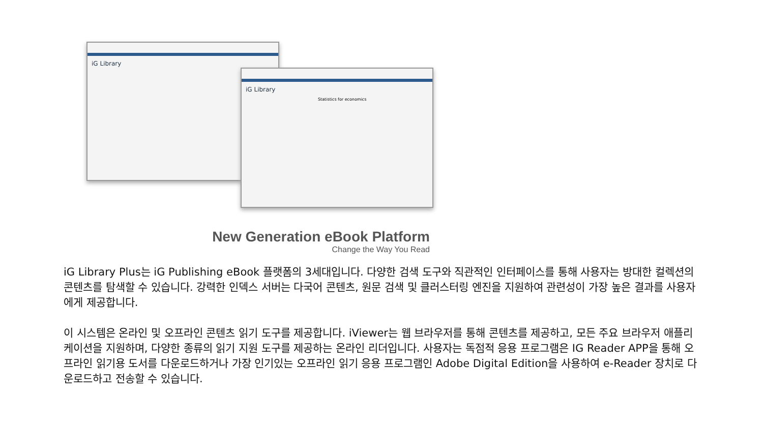iG Library
iG Library
Statistics for economics
New Generation eBook Platform
Change the Way You Read
iG Library Plus는 iG Publishing eBook 플랫폼의 3세대입니다. 다양한 검색 도구와 직관적인 인터페이스를 통해 사용자는 방대한 컬렉션의 콘텐츠를 탐색할 수 있습니다. 강력한 인덱스 서버는 다국어 콘텐츠, 원문 검색 및 클러스터링 엔진을 지원하여 관련성이 가장 높은 결과를 사용자에게 제공합니다.
이 시스템은 온라인 및 오프라인 콘텐츠 읽기 도구를 제공합니다. iViewer는 웹 브라우저를 통해 콘텐츠를 제공하고, 모든 주요 브라우저 애플리케이션을 지원하며, 다양한 종류의 읽기 지원 도구를 제공하는 온라인 리더입니다. 사용자는 독점적 응용 프로그램은 IG Reader APP을 통해 오프라인 읽기용 도서를 다운로드하거나 가장 인기있는 오프라인 읽기 응용 프로그램인 Adobe Digital Edition을 사용하여 e-Reader 장치로 다운로드하고 전송할 수 있습니다.